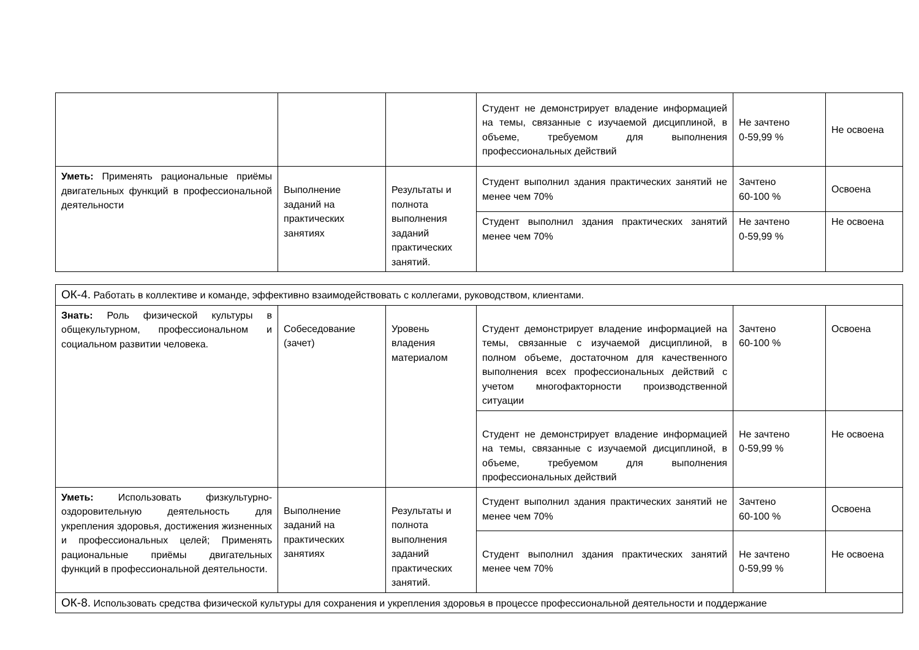| | | | Студент не демонстрирует владение информацией на темы, связанные с изучаемой дисциплиной, в объеме, требуемом для выполнения профессиональных действий | Не зачтено 0-59,99 % | Не освоена |
| Уметь: Применять рациональные приёмы двигательных функций в профессиональной деятельности | Выполнение заданий на практических занятиях | Результаты и полнота выполнения заданий практических занятий. | Студент выполнил здания практических занятий не менее чем 70% | Зачтено 60-100 % | Освоена |
| | | | Студент выполнил здания практических занятий менее чем 70% | Не зачтено 0-59,99 % | Не освоена |
| ОК-4. Работать в коллективе и команде, эффективно взаимодействовать с коллегами, руководством, клиентами. | | | | | |
| Знать: Роль физической культуры в общекультурном, профессиональном и социальном развитии человека. | Собеседование (зачет) | Уровень владения материалом | Студент демонстрирует владение информацией на темы, связанные с изучаемой дисциплиной, в полном объеме, достаточном для качественного выполнения всех профессиональных действий с учетом многофакторности производственной ситуации | Зачтено 60-100 % | Освоена |
| | | | Студент не демонстрирует владение информацией на темы, связанные с изучаемой дисциплиной, в объеме, требуемом для выполнения профессиональных действий | Не зачтено 0-59,99 % | Не освоена |
| Уметь: Использовать физкультурно-оздоровительную деятельность для укрепления здоровья, достижения жизненных и профессиональных целей; Применять рациональные приёмы двигательных функций в профессиональной деятельности. | Выполнение заданий на практических занятиях | Результаты и полнота выполнения заданий практических занятий. | Студент выполнил здания практических занятий не менее чем 70% | Зачтено 60-100 % | Освоена |
| | | | Студент выполнил здания практических занятий менее чем 70% | Не зачтено 0-59,99 % | Не освоена |
| ОК-8. Использовать средства физической культуры для сохранения и укрепления здоровья в процессе профессиональной деятельности и поддержание | | | | | |